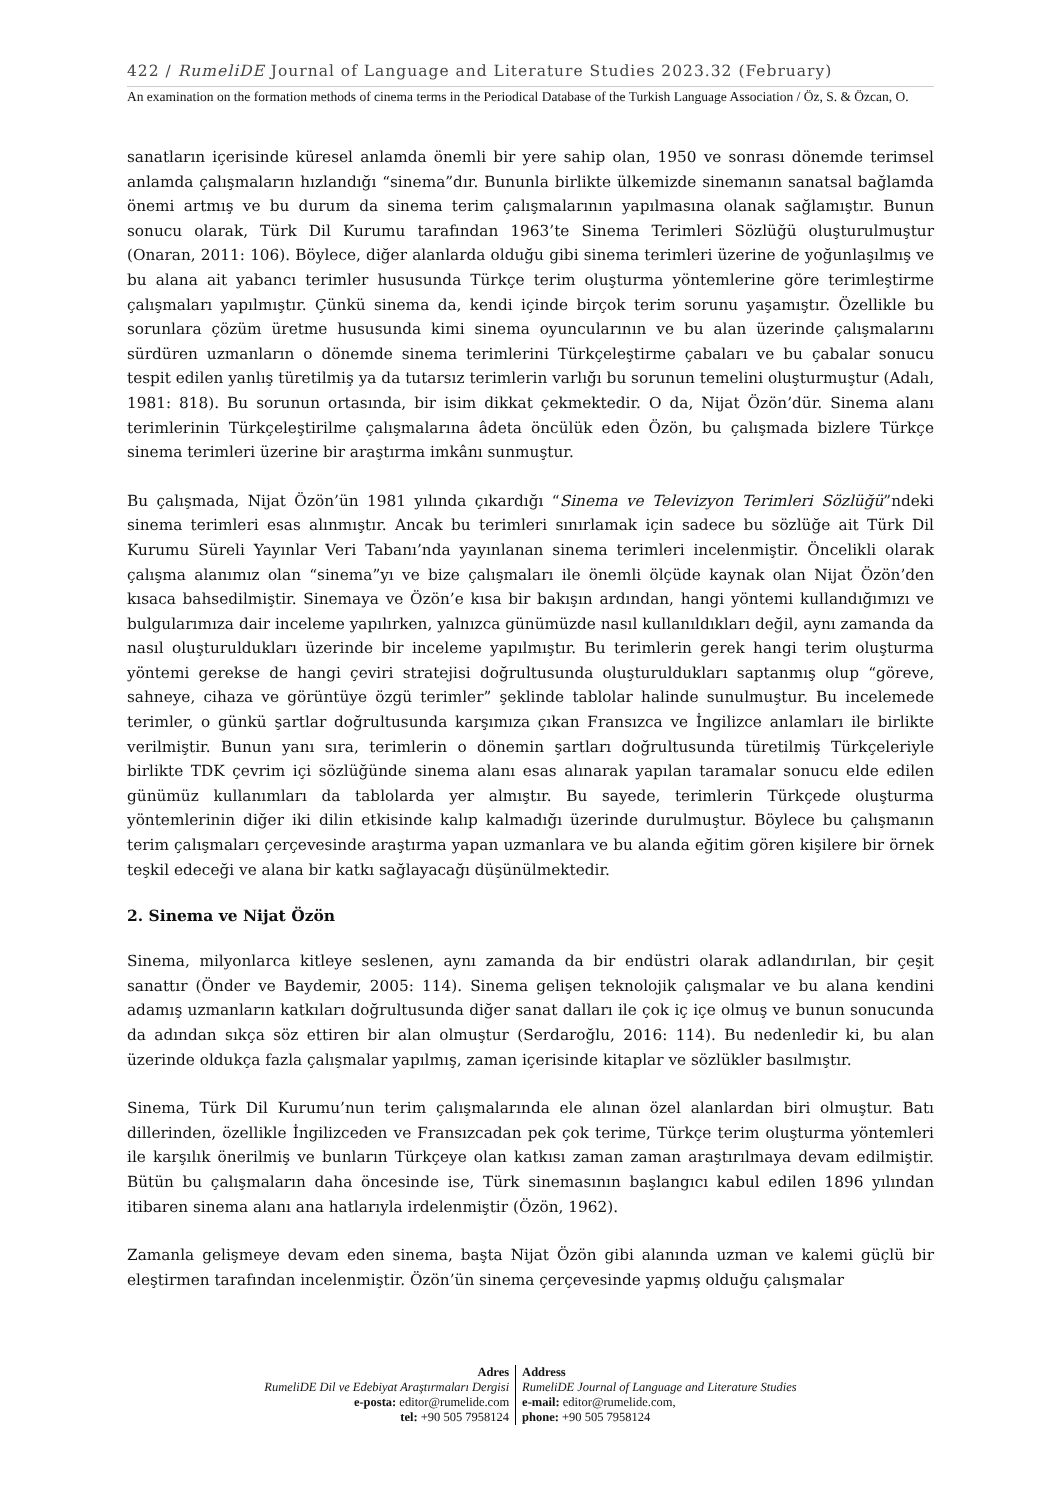422 / RumeliDE Journal of Language and Literature Studies 2023.32 (February)
An examination on the formation methods of cinema terms in the Periodical Database of the Turkish Language Association / Öz, S. & Özcan, O.
sanatların içerisinde küresel anlamda önemli bir yere sahip olan, 1950 ve sonrası dönemde terimsel anlamda çalışmaların hızlandığı “sinema”dır. Bununla birlikte ülkemizde sinemanın sanatsal bağlamda önemi artmış ve bu durum da sinema terim çalışmalarının yapılmasına olanak sağlamıştır. Bunun sonucu olarak, Türk Dil Kurumu tarafından 1963’te Sinema Terimleri Sözlüğü oluşturulmuştur (Onaran, 2011: 106). Böylece, diğer alanlarda olduğu gibi sinema terimleri üzerine de yoğunlaşılmış ve bu alana ait yabancı terimler hususunda Türkçe terim oluşturma yöntemlerine göre terimleştirme çalışmaları yapılmıştır. Çünkü sinema da, kendi içinde birçok terim sorunu yaşamıştır. Özellikle bu sorunlara çözüm üretme hususunda kimi sinema oyuncularının ve bu alan üzerinde çalışmalarını sürdüren uzmanların o dönemde sinema terimlerini Türkçeleştirme çabaları ve bu çabalar sonucu tespit edilen yanlış türetilmiş ya da tutarsız terimlerin varlığı bu sorunun temelini oluşturmuştur (Adalı, 1981: 818). Bu sorunun ortasında, bir isim dikkat çekmektedir. O da, Nijat Özön’dür. Sinema alanı terimlerinin Türkçeleştirilme çalışmalarına âdeta öncülük eden Özön, bu çalışmada bizlere Türkçe sinema terimleri üzerine bir araştırma imkânı sunmuştur.
Bu çalışmada, Nijat Özön’ün 1981 yılında çıkardığı “Sinema ve Televizyon Terimleri Sözlüğü”ndeki sinema terimleri esas alınmıştır. Ancak bu terimleri sınırlamak için sadece bu sözlüğe ait Türk Dil Kurumu Süreli Yayınlar Veri Tabanı’nda yayınlanan sinema terimleri incelenmiştir. Öncelikli olarak çalışma alanımız olan “sinema”yı ve bize çalışmaları ile önemli ölçüde kaynak olan Nijat Özön’den kısaca bahsedilmiştir. Sinemaya ve Özön’e kısa bir bakışın ardından, hangi yöntemi kullandığımızı ve bulgularımıza dair inceleme yapılırken, yalnızca günümüzde nasıl kullanıldıkları değil, aynı zamanda da nasıl oluşturuldukları üzerinde bir inceleme yapılmıştır. Bu terimlerin gerek hangi terim oluşturma yöntemi gerekse de hangi çeviri stratejisi doğrultusunda oluşturuldukları saptanmış olup “göreve, sahneye, cihaza ve görüntüye özgü terimler” şeklinde tablolar halinde sunulmuştur. Bu incelemede terimler, o günkü şartlar doğrultusunda karşımıza çıkan Fransızca ve İngilizce anlamları ile birlikte verilmiştir. Bunun yanı sıra, terimlerin o dönemin şartları doğrultusunda türetilmiş Türkçeleriyle birlikte TDK çevrim içi sözlüğünde sinema alanı esas alınarak yapılan taramalar sonucu elde edilen günümüz kullanımları da tablolarda yer almıştır. Bu sayede, terimlerin Türkçede oluşturma yöntemlerinin diğer iki dilin etkisinde kalıp kalmadığı üzerinde durulmuştur. Böylece bu çalışmanın terim çalışmaları çerçevesinde araştırma yapan uzmanlara ve bu alanda eğitim gören kişilere bir örnek teşkil edeceği ve alana bir katkı sağlayacağı düşünülmektedir.
2. Sinema ve Nijat Özön
Sinema, milyonlarca kitleye seslenen, aynı zamanda da bir endüstri olarak adlandırılan, bir çeşit sanattır (Önder ve Baydemir, 2005: 114). Sinema gelişen teknolojik çalışmalar ve bu alana kendini adamış uzmanların katkıları doğrultusunda diğer sanat dalları ile çok iç içe olmuş ve bunun sonucunda da adından sıkça söz ettiren bir alan olmuştur (Serdaroğlu, 2016: 114). Bu nedenledir ki, bu alan üzerinde oldukça fazla çalışmalar yapılmış, zaman içerisinde kitaplar ve sözlükler basılmıştır.
Sinema, Türk Dil Kurumu’nun terim çalışmalarında ele alınan özel alanlardan biri olmuştur. Batı dillerinden, özellikle İngilizceden ve Fransızcadan pek çok terime, Türkçe terim oluşturma yöntemleri ile karşılık önerilmiş ve bunların Türkçeye olan katkısı zaman zaman araştırılmaya devam edilmiştir. Bütün bu çalışmaların daha öncesinde ise, Türk sinemasının başlangıcı kabul edilen 1896 yılından itibaren sinema alanı ana hatlarıyla irdelenmiştir (Özön, 1962).
Zamanla gelişmeye devam eden sinema, başta Nijat Özön gibi alanında uzman ve kalemi güçlü bir eleştirmen tarafından incelenmiştir. Özön’ün sinema çerçevesinde yapmış olduğu çalışmalar
Adres
RumeliDE Dil ve Edebiyat Araştırmaları Dergisi
e-posta: editor@rumelide.com
tel: +90 505 7958124
Address
RumeliDE Journal of Language and Literature Studies
e-mail: editor@rumelide.com,
phone: +90 505 7958124